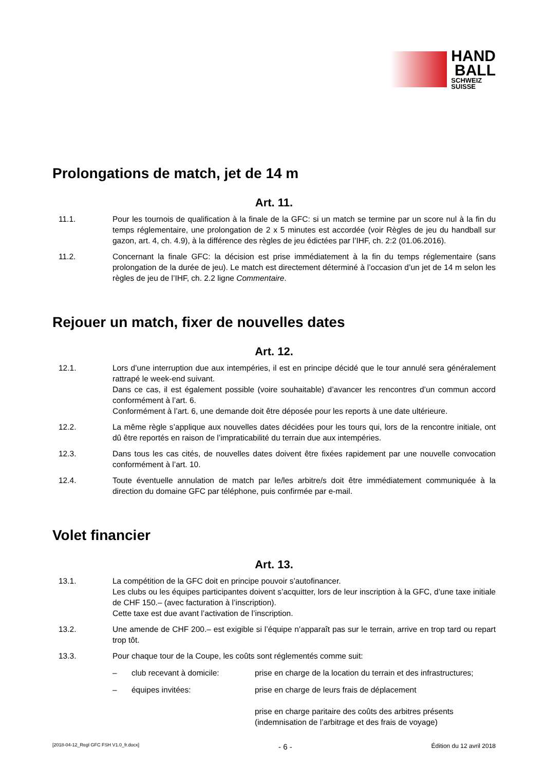HAND
BALL
SCHWEIZ
SUISSE
Prolongations de match, jet de 14 m
Art. 11.
11.1. Pour les tournois de qualification à la finale de la GFC: si un match se termine par un score nul à la fin du temps réglementaire, une prolongation de 2 x 5 minutes est accordée (voir Règles de jeu du handball sur gazon, art. 4, ch. 4.9), à la différence des règles de jeu édictées par l’IHF, ch. 2:2 (01.06.2016).
11.2. Concernant la finale GFC: la décision est prise immédiatement à la fin du temps réglementaire (sans prolongation de la durée de jeu). Le match est directement déterminé à l’occasion d’un jet de 14 m selon les règles de jeu de l’IHF, ch. 2.2 ligne Commentaire.
Rejouer un match, fixer de nouvelles dates
Art. 12.
12.1. Lors d’une interruption due aux intempéries, il est en principe décidé que le tour annulé sera généralement rattrapé le week-end suivant.
Dans ce cas, il est également possible (voire souhaitable) d’avancer les rencontres d’un commun accord conformément à l’art. 6.
Conformément à l’art. 6, une demande doit être déposée pour les reports à une date ultérieure.
12.2. La même règle s’applique aux nouvelles dates décidées pour les tours qui, lors de la rencontre initiale, ont dû être reportés en raison de l’impraticabilité du terrain due aux intempéries.
12.3. Dans tous les cas cités, de nouvelles dates doivent être fixées rapidement par une nouvelle convocation conformément à l’art. 10.
12.4. Toute éventuelle annulation de match par le/les arbitre/s doit être immédiatement communiquée à la direction du domaine GFC par téléphone, puis confirmée par e-mail.
Volet financier
Art. 13.
13.1. La compétition de la GFC doit en principe pouvoir s’autofinancer.
Les clubs ou les équipes participantes doivent s’acquitter, lors de leur inscription à la GFC, d’une taxe initiale de CHF 150.– (avec facturation à l’inscription).
Cette taxe est due avant l’activation de l’inscription.
13.2. Une amende de CHF 200.– est exigible si l’équipe n’apparaît pas sur le terrain, arrive en trop tard ou repart trop tôt.
13.3. Pour chaque tour de la Coupe, les coûts sont réglementés comme suit:
– club recevant à domicile: prise en charge de la location du terrain et des infrastructures;
– équipes invitées: prise en charge de leurs frais de déplacement
prise en charge paritaire des coûts des arbitres présents (indemnisation de l’arbitrage et des frais de voyage)
[2018-04-12_Regl GFC FSH V1.0_fr.docx] - 6 - Édition du 12 avril 2018